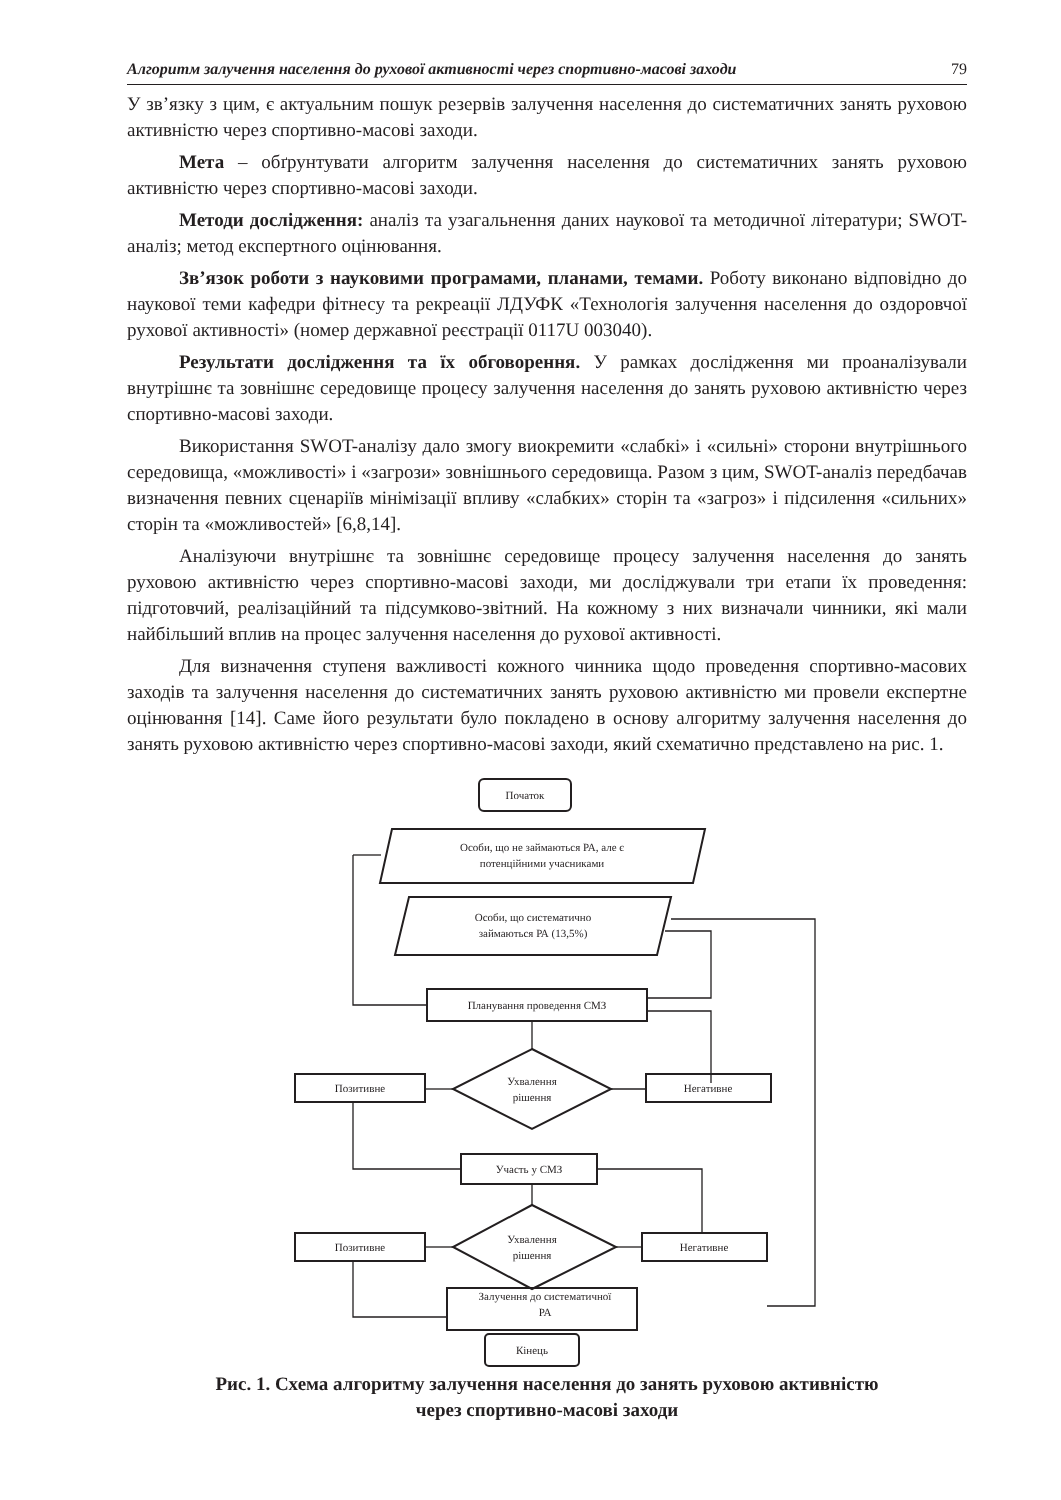Алгоритм залучення населення до рухової активності через спортивно-масові заходи 79
У зв’язку з цим, є актуальним пошук резервів залучення населення до систематичних занять руховою активністю через спортивно-масові заходи.
Мета – обґрунтувати алгоритм залучення населення до систематичних занять руховою активністю через спортивно-масові заходи.
Методи дослідження: аналіз та узагальнення даних наукової та методичної літератури; SWOT-аналіз; метод експертного оцінювання.
Зв’язок роботи з науковими програмами, планами, темами. Роботу виконано відповідно до наукової теми кафедри фітнесу та рекреації ЛДУФК «Технологія залучення населення до оздоровчої рухової активності» (номер державної реєстрації 0117U 003040).
Результати дослідження та їх обговорення. У рамках дослідження ми проаналізували внутрішнє та зовнішнє середовище процесу залучення населення до занять руховою активністю через спортивно-масові заходи.
Використання SWOT-аналізу дало змогу виокремити «слабкі» і «сильні» сторони внутрішнього середовища, «можливості» і «загрози» зовнішнього середовища. Разом з цим, SWOT-аналіз передбачав визначення певних сценаріїв мінімізації впливу «слабких» сторін та «загроз» і підсилення «сильних» сторін та «можливостей» [6,8,14].
Аналізуючи внутрішнє та зовнішнє середовище процесу залучення населення до занять руховою активністю через спортивно-масові заходи, ми досліджували три етапи їх проведення: підготовчий, реалізаційний та підсумково-звітний. На кожному з них визначали чинники, які мали найбільший вплив на процес залучення населення до рухової активності.
Для визначення ступеня важливості кожного чинника щодо проведення спортивно-масових заходів та залучення населення до систематичних занять руховою активністю ми провели експертне оцінювання [14]. Саме його результати було покладено в основу алгоритму залучення населення до занять руховою активністю через спортивно-масові заходи, який схематично представлено на рис. 1.
Початок
Особи, що не займаються РА, але є
потенційними учасниками
Особи, що систематично
займаються РА (13,5%)
Планування проведення СМЗ
Ухвалення
рішення
Позитивне
Негативне
Участь у СМЗ
Ухвалення
рішення
Позитивне
Негативне
Залучення до систематичної
РА
Кінець
Рис. 1. Схема алгоритму залучення населення до занять руховою активністю
через спортивно-масові заходи